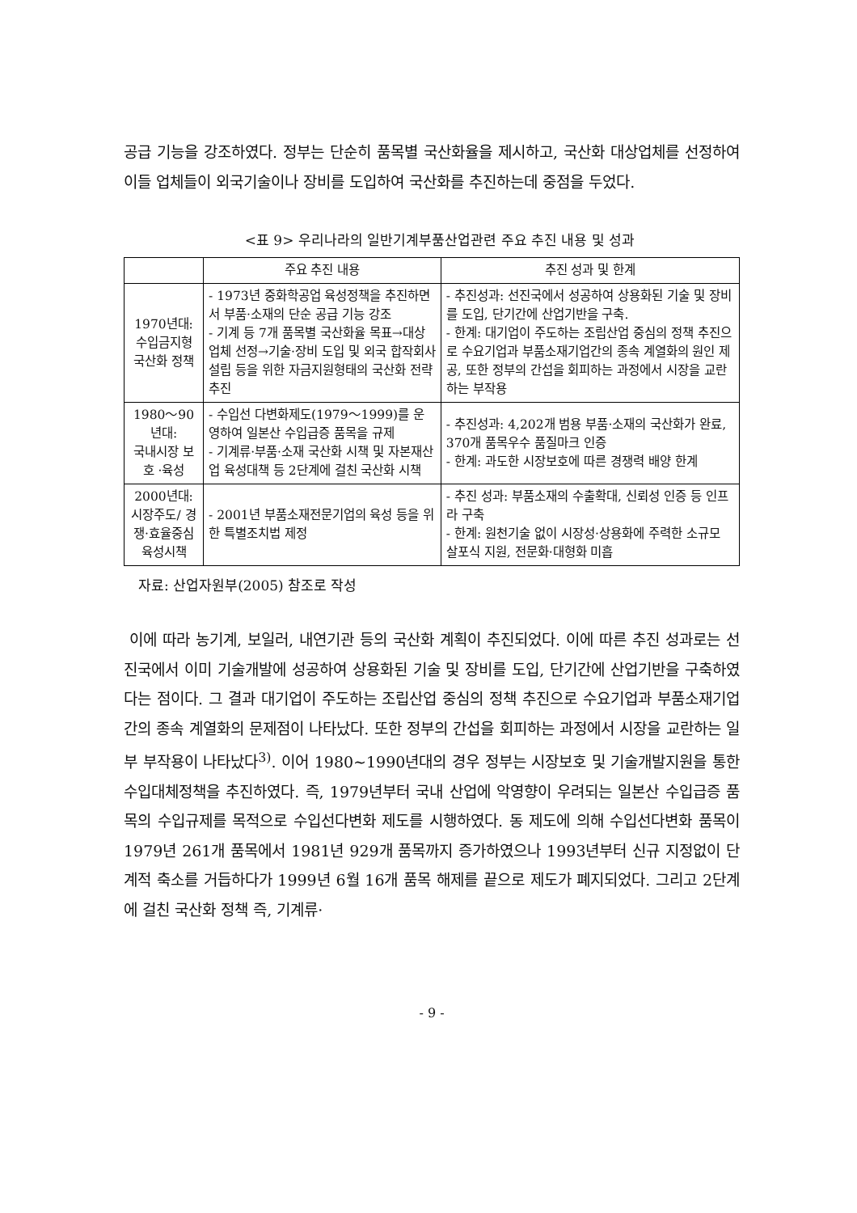공급 기능을 강조하였다. 정부는 단순히 품목별 국산화율을 제시하고, 국산화 대상업체를 선정하여 이들 업체들이 외국기술이나 장비를 도입하여 국산화를 추진하는데 중점을 두었다.
<표 9> 우리나라의 일반기계부품산업관련 주요 추진 내용 및 성과
| | 주요 추진 내용 | 추진 성과 및 한계 |
| --- | --- | --- |
| 1970년대: 수입금지형 국산화 정책 | - 1973년 중화학공업 육성정책을 추진하면서 부품·소재의 단순 공급 기능 강조 - 기계 등 7개 품목별 국산화율 목표→대상업체 선정→기술·장비 도입 및 외국 합작회사 설립 등을 위한 자금지원형태의 국산화 전략 추진 | - 추진성과: 선진국에서 성공하여 상용화된 기술 및 장비를 도입, 단기간에 산업기반을 구축. - 한계: 대기업이 주도하는 조립산업 중심의 정책 추진으로 수요기업과 부품소재기업간의 종속 계열화의 원인 제공, 또한 정부의 간섭을 회피하는 과정에서 시장을 교란하는 부작용 |
| 1980～90년대: 국내시장 보호 ·육성 | - 수입선 다변화제도(1979～1999)를 운영하여 일본산 수입급증 품목을 규제 - 기계류·부품·소재 국산화 시책 및 자본재산업 육성대책 등 2단계에 걸친 국산화 시책 | - 추진성과: 4,202개 범용 부품·소재의 국산화가 완료, 370개 품목우수 품질마크 인증 - 한계: 과도한 시장보호에 따른 경쟁력 배양 한계 |
| 2000년대: 시장주도/ 경쟁·효율중심 육성시책 | - 2001년 부품소재전문기업의 육성 등을 위한 특별조치법 제정 | - 추진 성과: 부품소재의 수출확대, 신뢰성 인증 등 인프라 구축 - 한계: 원천기술 없이 시장성·상용화에 주력한 소규모 살포식 지원, 전문화·대형화 미흡 |
자료: 산업자원부(2005) 참조로 작성
이에 따라 농기계, 보일러, 내연기관 등의 국산화 계획이 추진되었다. 이에 따른 추진 성과로는 선진국에서 이미 기술개발에 성공하여 상용화된 기술 및 장비를 도입, 단기간에 산업기반을 구축하였다는 점이다. 그 결과 대기업이 주도하는 조립산업 중심의 정책 추진으로 수요기업과 부품소재기업간의 종속 계열화의 문제점이 나타났다. 또한 정부의 간섭을 회피하는 과정에서 시장을 교란하는 일부 부작용이 나타났다<sup>3)</sup>. 이어 1980~1990년대의 경우 정부는 시장보호 및 기술개발지원을 통한 수입대체정책을 추진하였다. 즉, 1979년부터 국내 산업에 악영향이 우려되는 일본산 수입급증 품목의 수입규제를 목적으로 수입선다변화 제도를 시행하였다. 동 제도에 의해 수입선다변화 품목이 1979년 261개 품목에서 1981년 929개 품목까지 증가하였으나 1993년부터 신규 지정없이 단계적 축소를 거듭하다가 1999년 6월 16개 품목 해제를 끝으로 제도가 폐지되었다. 그리고 2단계에 걸친 국산화 정책 즉, 기계류·
- 9 -